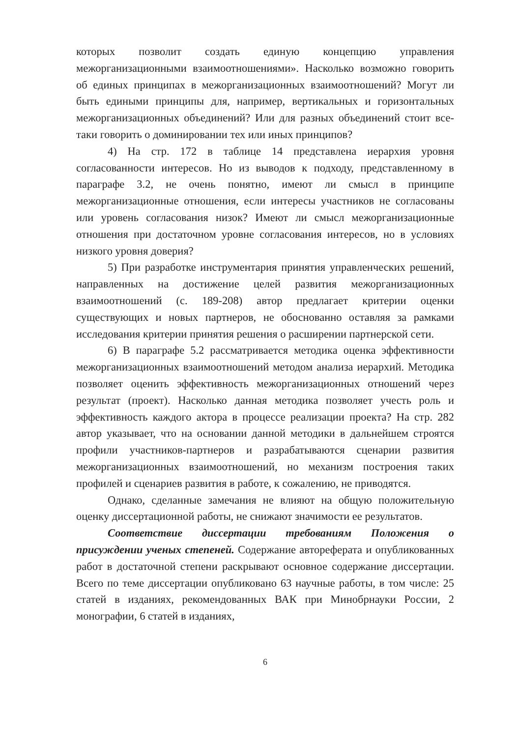которых позволит создать единую концепцию управления межорганизационными взаимоотношениями». Насколько возможно говорить об единых принципах в межорганизационных взаимоотношений? Могут ли быть едиными принципы для, например, вертикальных и горизонтальных межорганизационных объединений? Или для разных объединений стоит все-таки говорить о доминировании тех или иных принципов?
4) На стр. 172 в таблице 14 представлена иерархия уровня согласованности интересов. Но из выводов к подходу, представленному в параграфе 3.2, не очень понятно, имеют ли смысл в принципе межорганизационные отношения, если интересы участников не согласованы или уровень согласования низок? Имеют ли смысл межорганизационные отношения при достаточном уровне согласования интересов, но в условиях низкого уровня доверия?
5) При разработке инструментария принятия управленческих решений, направленных на достижение целей развития межорганизационных взаимоотношений (с. 189-208) автор предлагает критерии оценки существующих и новых партнеров, не обоснованно оставляя за рамками исследования критерии принятия решения о расширении партнерской сети.
6) В параграфе 5.2 рассматривается методика оценка эффективности межорганизационных взаимоотношений методом анализа иерархий. Методика позволяет оценить эффективность межорганизационных отношений через результат (проект). Насколько данная методика позволяет учесть роль и эффективность каждого актора в процессе реализации проекта? На стр. 282 автор указывает, что на основании данной методики в дальнейшем строятся профили участников-партнеров и разрабатываются сценарии развития межорганизационных взаимоотношений, но механизм построения таких профилей и сценариев развития в работе, к сожалению, не приводятся.
Однако, сделанные замечания не влияют на общую положительную оценку диссертационной работы, не снижают значимости ее результатов.
Соответствие диссертации требованиям Положения о присуждении ученых степеней. Содержание автореферата и опубликованных работ в достаточной степени раскрывают основное содержание диссертации. Всего по теме диссертации опубликовано 63 научные работы, в том числе: 25 статей в изданиях, рекомендованных ВАК при Минобрнауки России, 2 монографии, 6 статей в изданиях,
6